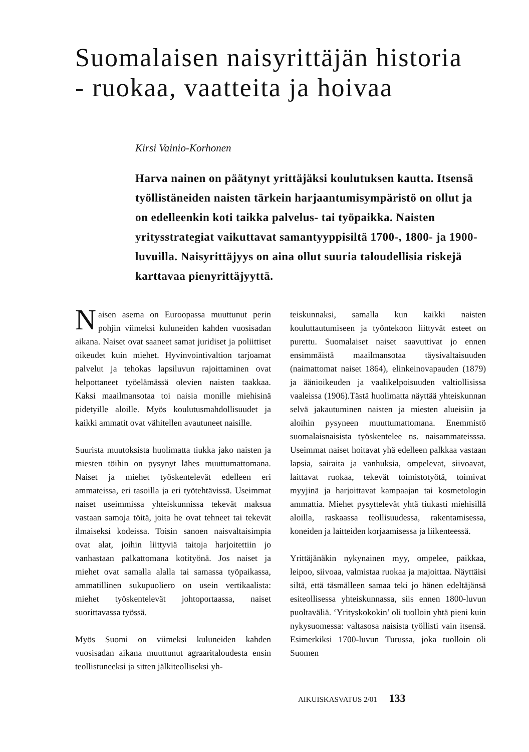Suomalaisen naisyrittäjän historia
- ruokaa, vaatteita ja hoivaa
Kirsi Vainio-Korhonen
Harva nainen on päätynyt yrittäjäksi koulutuksen kautta. Itsensä työllistäneiden naisten tärkein harjaantumis­ympäristö on ollut ja on edelleenkin koti taikka palvelus- tai työpaikka. Naisten yritysstrategiat vaikuttavat samantyyppisiltä 1700-, 1800- ja 1900-luvuilla. Nais­yrittäjyys on aina ollut suuria taloudellisia riskejä karttavaa pienyrittäjyyttä.
Naisen asema on Euroopassa muuttunut perin pohjin viimeksi kuluneiden kahden vuosisadan aikana. Naiset ovat saaneet samat juridiset ja poliittiset oikeudet kuin miehet. Hyvinvointivaltion tarjoamat palvelut ja tehokas lapsiluvun rajoittaminen ovat helpottaneet työelämässä olevien naisten taakkaa. Kaksi maailmansotaa toi naisia monille miehisinä pidetyille aloille. Myös koulutusmahdollisuudet ja kaikki ammatit ovat vähitellen avautuneet naisille.
Suurista muutoksista huolimatta tiukka jako naisten ja miesten töihin on pysynyt lähes muuttumattomana. Naiset ja miehet työskentelevät edelleen eri ammateissa, eri tasoilla ja eri työtehtävissä. Useimmat naiset useimmissa yhteiskunnissa tekevät maksua vastaan samoja töitä, joita he ovat tehneet tai tekevät ilmaiseksi kodeissa. Toisin sanoen naisvaltaisimpia ovat alat, joihin liittyviä taitoja harjoitettiin jo vanhastaan palkattomana kotityönä. Jos naiset ja miehet ovat samalla alalla tai samassa työpaikassa, ammatillinen sukupuoliero on usein vertikaalista: miehet työskentelevät johtoportaassa, naiset suorittavassa työssä.
Myös Suomi on viimeksi kuluneiden kahden vuosisadan aikana muuttunut agraaritaloudesta ensin teollistuneeksi ja sitten jälkiteolliseksi yh-
teiskunnaksi, samalla kun kaikki naisten kouluttautumiseen ja työntekoon liittyvät esteet on purettu. Suomalaiset naiset saavuttivat jo ennen ensimmäistä maailmansotaa täysivaltaisuuden (naimattomat naiset 1864), elinkeinovapauden (1879) ja äänioikeuden ja vaalikelpoisuuden valtiollisissa vaaleissa (1906).Tästä huolimatta näyttää yhteiskunnan selvä jakautuminen naisten ja miesten alueisiin ja aloihin pysyneen muuttumattomana. Enemmistö suomalaisnaisista työskentelee ns. naisammateisssa. Useimmat naiset hoitavat yhä edelleen palkkaa vastaan lapsia, sairaita ja vanhuksia, ompelevat, siivoavat, laittavat ruokaa, tekevät toimistotyötä, toimivat myyjinä ja harjoittavat kampaajan tai kosmetologin ammattia. Miehet pysyttelevät yhtä tiukasti miehisillä aloilla, raskaassa teollisuudessa, rakentamisessa, koneiden ja laitteiden korjaamisessa ja liikenteessä.
Yrittäjänäkin nykynainen myy, ompelee, paikkaa, leipoo, siivoaa, valmistaa ruokaa ja majoittaa. Näyttäisi siltä, että täsmälleen samaa teki jo hänen edeltäjänsä esiteollisessa yhteiskunnassa, siis ennen 1800-luvun puoltaväliä. ‘Yrityskokokin’ oli tuolloin yhtä pieni kuin nykysuomessa: valtasosa naisista työllisti vain itsensä. Esimerkiksi 1700-luvun Turussa, joka tuolloin oli Suomen
AIKUISKASVATUS 2/01 133